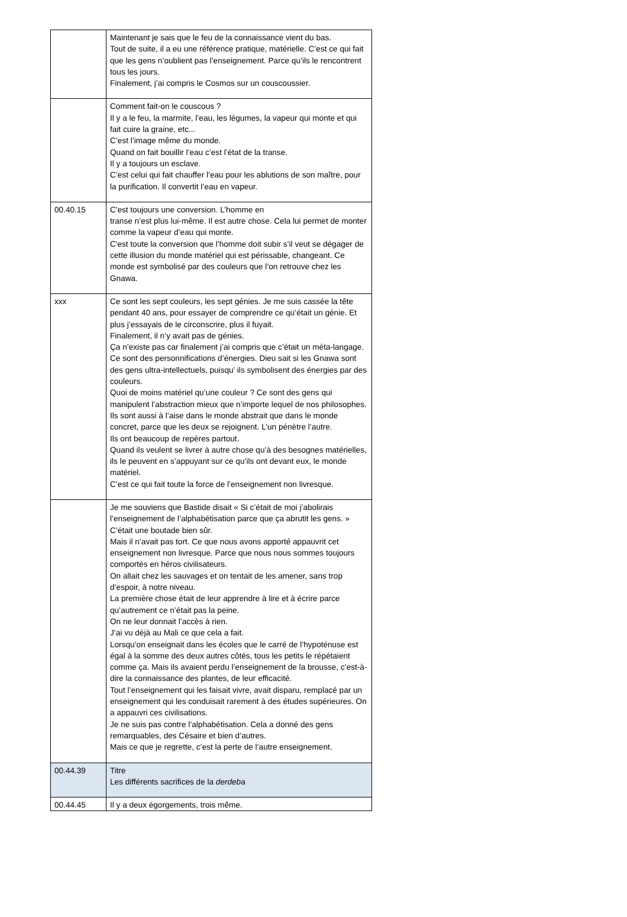| | Maintenant je sais que le feu de la connaissance vient du bas. Tout de suite, il a eu une référence pratique, matérielle. C’est ce qui fait que les gens n’oublient pas l’enseignement. Parce qu’ils le rencontrent tous les jours. Finalement, j’ai compris le Cosmos sur un couscoussier. |
| | Comment fait-on le couscous ? Il y a le feu, la marmite, l’eau, les légumes, la vapeur qui monte et qui fait cuire la graine, etc... C’est l’image même du monde. Quand on fait bouillir l’eau c’est l’état de la transe. Il y a toujours un esclave. C’est celui qui fait chauffer l’eau pour les ablutions de son maître, pour la purification. Il convertit l’eau en vapeur. |
| 00.40.15 | C'est toujours une conversion. L’homme en transe n’est plus lui-même. Il est autre chose. Cela lui permet de monter comme la vapeur d’eau qui monte. C'est toute la conversion que l’homme doit subir s’il veut se dégager de cette illusion du monde matériel qui est périssable, changeant. Ce monde est symbolisé par des couleurs que l’on retrouve chez les Gnawa. |
| xxx | Ce sont les sept couleurs, les sept génies. Je me suis cassée la tête pendant 40 ans, pour essayer de comprendre ce qu’était un génie. Et plus j’essayais de le circonscrire, plus il fuyait. Finalement, il n’y avait pas de génies. Ça n’existe pas car finalement j’ai compris que c’était un méta-langage. Ce sont des personnifications d’énergies. Dieu sait si les Gnawa sont des gens ultra-intellectuels, puisqu’ ils symbolisent des énergies par des couleurs. Quoi de moins matériel qu’une couleur ? Ce sont des gens qui manipulent l’abstraction mieux que n’importe lequel de nos philosophes. Ils sont aussi à l’aise dans le monde abstrait que dans le monde concret, parce que les deux se rejoignent. L’un pénètre l’autre. Ils ont beaucoup de repères partout. Quand ils veulent se livrer à autre chose qu’à des besognes matérielles, ils le peuvent en s’appuyant sur ce qu’ils ont devant eux, le monde matériel. C’est ce qui fait toute la force de l’enseignement non livresque. |
| | Je me souviens que Bastide disait « Si c’était de moi j’abolirais l’enseignement de l’alphabétisation parce que ça abrutit les gens. » C’était une boutade bien sûr. Mais il n’avait pas tort. Ce que nous avons apporté appauvrit cet enseignement non livresque. Parce que nous nous sommes toujours comportés en héros civilisateurs. On allait chez les sauvages et on tentait de les amener, sans trop d’espoir, à notre niveau. La première chose était de leur apprendre à lire et à écrire parce qu’autrement ce n’était pas la peine. On ne leur donnait l’accès à rien. J’ai vu déjà au Mali ce que cela a fait. Lorsqu’on enseignait dans les écoles que le carré de l’hypoténuse est égal à la somme des deux autres côtés, tous les petits le répétaient comme ça. Mais ils avaient perdu l’enseignement de la brousse, c’est-à-dire la connaissance des plantes, de leur efficacité. Tout l’enseignement qui les faisait vivre, avait disparu, remplacé par un enseignement qui les conduisait rarement à des études supérieures. On a appauvri ces civilisations. Je ne suis pas contre l’alphabétisation. Cela a donné des gens remarquables, des Césaire et bien d’autres. Mais ce que je regrette, c’est la perte de l’autre enseignement. |
| 00.44.39 | Titre Les différents sacrifices de la derdeb a |
| 00.44.45 | Il y a deux égorgements, trois même. |